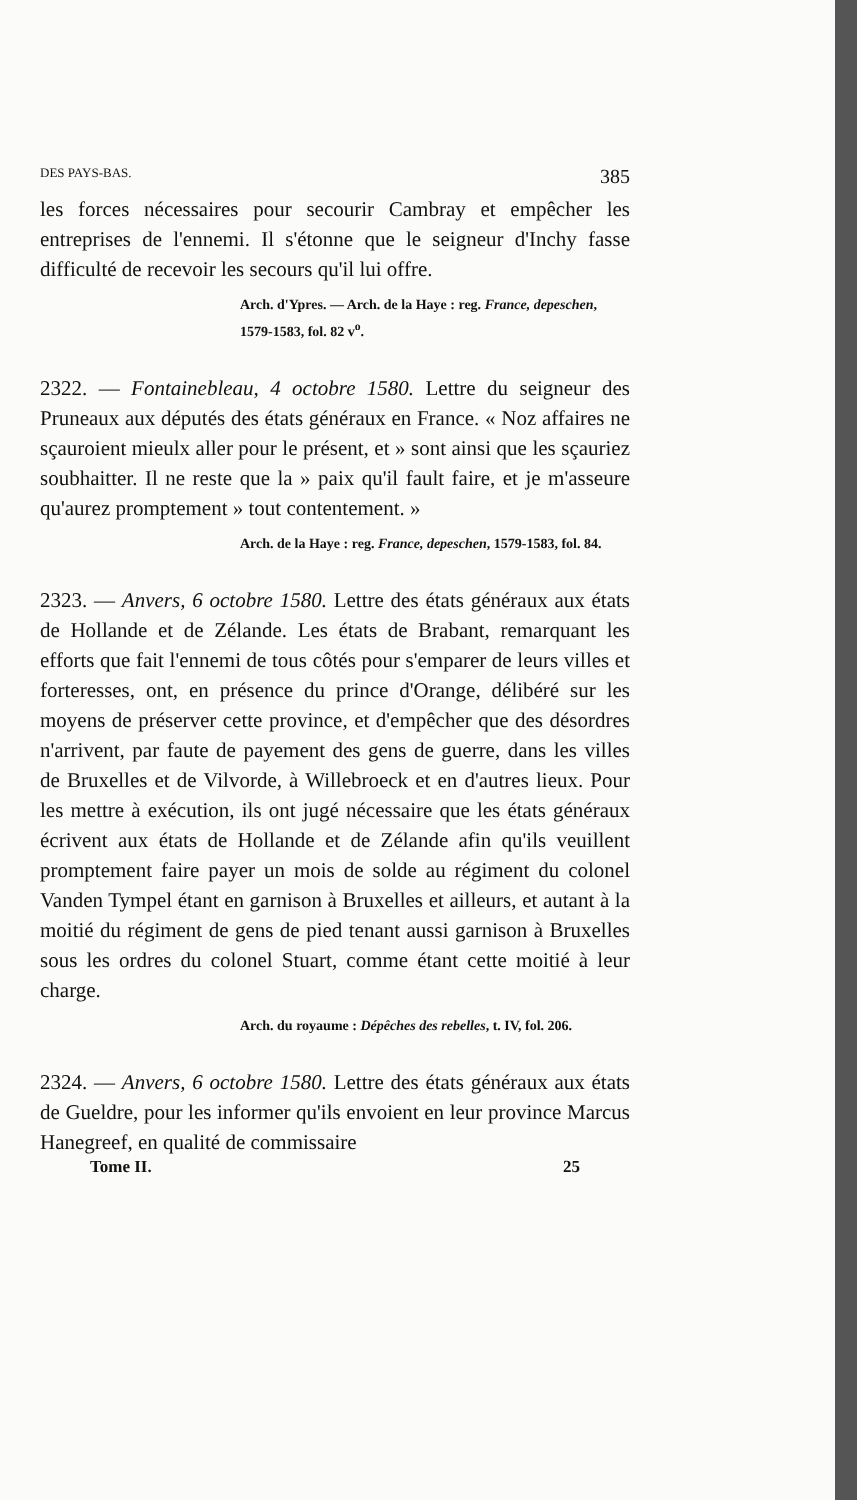DES PAYS-BAS. 385
les forces nécessaires pour secourir Cambray et empêcher les entreprises de l'ennemi. Il s'étonne que le seigneur d'Inchy fasse difficulté de recevoir les secours qu'il lui offre.
Arch. d'Ypres. — Arch. de la Haye : reg. France, depeschen, 1579-1583, fol. 82 v<sup>o</sup>.
2322. — Fontainebleau, 4 octobre 1580. Lettre du seigneur des Pruneaux aux députés des états généraux en France. « Noz affaires ne sçauroient mieulx aller pour le présent, et » sont ainsi que les sçauriez soubhaitter. Il ne reste que la » paix qu'il fault faire, et je m'asseure qu'aurez promptement » tout contentement. »
Arch. de la Haye : reg. France, depeschen, 1579-1583, fol. 84.
2323. — Anvers, 6 octobre 1580. Lettre des états généraux aux états de Hollande et de Zélande. Les états de Brabant, remarquant les efforts que fait l'ennemi de tous côtés pour s'emparer de leurs villes et forteresses, ont, en présence du prince d'Orange, délibéré sur les moyens de préserver cette province, et d'empêcher que des désordres n'arrivent, par faute de payement des gens de guerre, dans les villes de Bruxelles et de Vilvorde, à Willebroeck et en d'autres lieux. Pour les mettre à exécution, ils ont jugé nécessaire que les états généraux écrivent aux états de Hollande et de Zélande afin qu'ils veuillent promptement faire payer un mois de solde au régiment du colonel Vanden Tympel étant en garnison à Bruxelles et ailleurs, et autant à la moitié du régiment de gens de pied tenant aussi garnison à Bruxelles sous les ordres du colonel Stuart, comme étant cette moitié à leur charge.
Arch. du royaume : Dépêches des rebelles, t. IV, fol. 206.
2324. — Anvers, 6 octobre 1580. Lettre des états généraux aux états de Gueldre, pour les informer qu'ils envoient en leur province Marcus Hanegreef, en qualité de commissaire
Tome II. 25